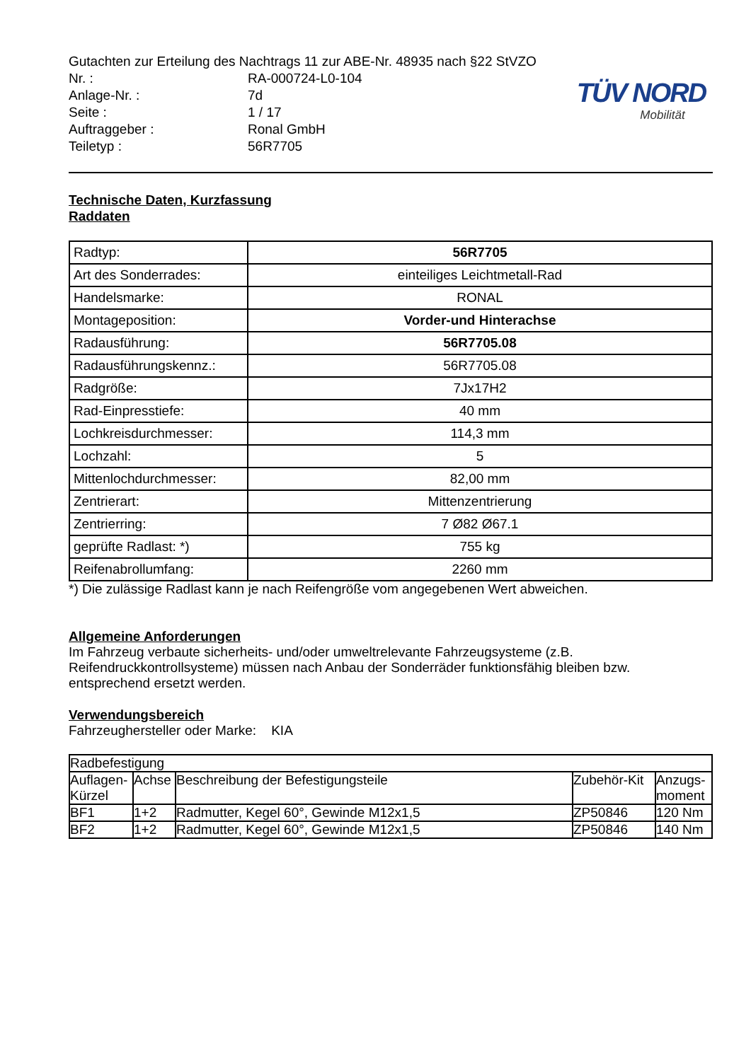TÜV NORD
Mobilität
Gutachten zur Erteilung des Nachtrags 11 zur ABE-Nr. 48935 nach §22 StVZO
Nr. : RA-000724-L0-104
Anlage-Nr. : 7d
Seite : 1 / 17
Auftraggeber : Ronal GmbH
Teiletyp : 56R7705
Technische Daten, Kurzfassung
Raddaten
| Radtyp: | 56R7705 |
| Art des Sonderrades: | einteiliges Leichtmetall-Rad |
| Handelsmarke: | RONAL |
| Montageposition: | Vorder-und Hinterachse |
| Radausführung: | 56R7705.08 |
| Radausführungskennz.: | 56R7705.08 |
| Radgröße: | 7Jx17H2 |
| Rad-Einpresstiefe: | 40 mm |
| Lochkreisdurchmesser: | 114,3 mm |
| Lochzahl: | 5 |
| Mittenlochdurchmesser: | 82,00 mm |
| Zentrierart: | Mittenzentrierung |
| Zentrierring: | 7 Ø82 Ø67.1 |
| geprüfte Radlast: *) | 755 kg |
| Reifenabrollumfang: | 2260 mm |
*) Die zulässige Radlast kann je nach Reifengröße vom angegebenen Wert abweichen.
Allgemeine Anforderungen
Im Fahrzeug verbaute sicherheits- und/oder umweltrelevante Fahrzeugsysteme (z.B. Reifendruckkontrollsysteme) müssen nach Anbau der Sonderräder funktionsfähig bleiben bzw. entsprechend ersetzt werden.
Verwendungsbereich
Fahrzeughersteller oder Marke: KIA
| Radbefestigung | | | | |
| --- | --- | --- | --- | --- |
| Auflagen- Kürzel | Achse | Beschreibung der Befestigungsteile | Zubehör-Kit | Anzugs- moment |
| BF1 | 1+2 | Radmutter, Kegel 60°, Gewinde M12x1,5 | ZP50846 | 120 Nm |
| BF2 | 1+2 | Radmutter, Kegel 60°, Gewinde M12x1,5 | ZP50846 | 140 Nm |